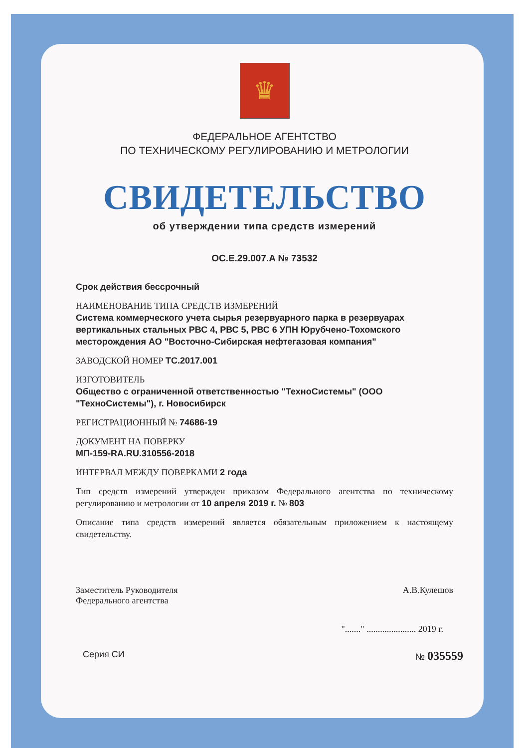♛
ФЕДЕРАЛЬНОЕ АГЕНТСТВО
ПО ТЕХНИЧЕСКОМУ РЕГУЛИРОВАНИЮ И МЕТРОЛОГИИ
СВИДЕТЕЛЬСТВО
об утверждении типа средств измерений
OC.E.29.007.A № 73532
Срок действия бессрочный
НАИМЕНОВАНИЕ ТИПА СРЕДСТВ ИЗМЕРЕНИЙ
Система коммерческого учета сырья резервуарного парка в резервуарах вертикальных стальных РВС 4, РВС 5, РВС 6 УПН Юрубчено-Тохомского месторождения АО "Восточно-Сибирская нефтегазовая компания"
ЗАВОДСКОЙ НОМЕР ТС.2017.001
ИЗГОТОВИТЕЛЬ
Общество с ограниченной ответственностью "ТехноСистемы" (ООО "ТехноСистемы"), г. Новосибирск
РЕГИСТРАЦИОННЫЙ № 74686-19
ДОКУМЕНТ НА ПОВЕРКУ
МП-159-RA.RU.310556-2018
ИНТЕРВАЛ МЕЖДУ ПОВЕРКАМИ 2 года
Тип средств измерений утвержден приказом Федерального агентства по техническому регулированию и метрологии от 10 апреля 2019 г. № 803
Описание типа средств измерений является обязательным приложением к настоящему свидетельству.
Заместитель Руководителя
Федерального агентства
А.В.Кулешов
"......." ...................... 2019 г.
Серия СИ № 035559